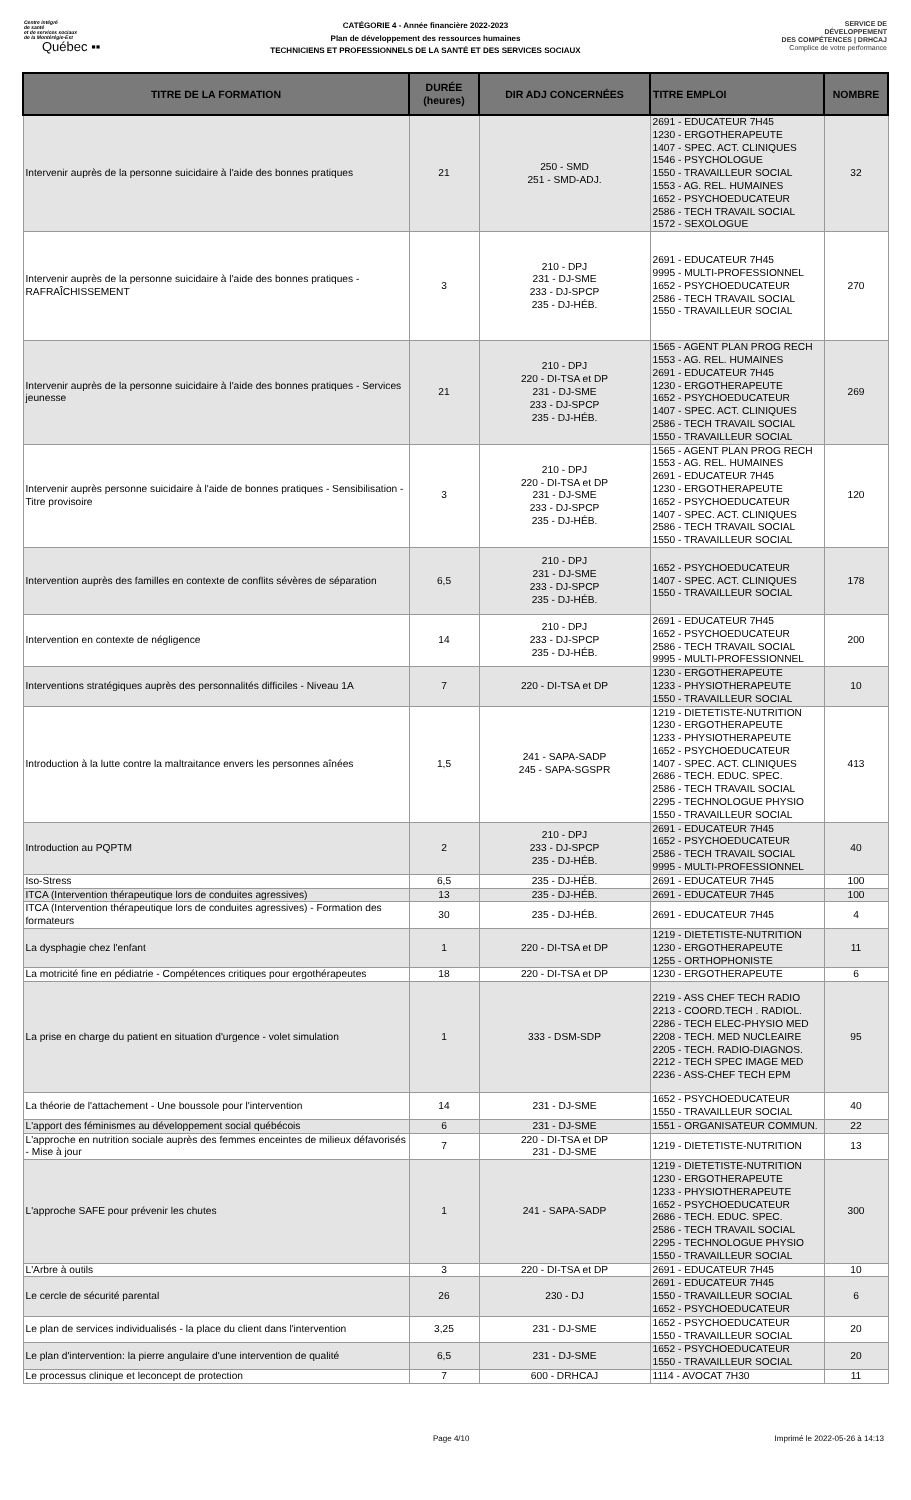Centre intégré
de santé
et de services sociaux
de la Montérégie-Est
Québec ▪▪
CATÉGORIE 4 - Année financière 2022-2023
Plan de développement des ressources humaines
TECHNICIENS ET PROFESSIONNELS DE LA SANTÉ ET DES SERVICES SOCIAUX
SERVICE DE
DÉVELOPPEMENT
DES COMPÉTENCES | DRHCAJ
Complice de votre performance
| TITRE DE LA FORMATION | DURÉE (heures) | DIR ADJ CONCERNÉES | TITRE EMPLOI | NOMBRE |
| --- | --- | --- | --- | --- |
| Intervenir auprès de la personne suicidaire à l'aide des bonnes pratiques | 21 | 250 - SMD 251 - SMD-ADJ. | 2691 - EDUCATEUR 7H45 1230 - ERGOTHERAPEUTE 1407 - SPEC. ACT. CLINIQUES 1546 - PSYCHOLOGUE 1550 - TRAVAILLEUR SOCIAL 1553 - AG. REL. HUMAINES 1652 - PSYCHOEDUCATEUR 2586 - TECH TRAVAIL SOCIAL 1572 - SEXOLOGUE | 32 |
| Intervenir auprès de la personne suicidaire à l'aide des bonnes pratiques - RAFRAÎCHISSEMENT | 3 | 210 - DPJ 231 - DJ-SME 233 - DJ-SPCP 235 - DJ-HÉB. | 2691 - EDUCATEUR 7H45 9995 - MULTI-PROFESSIONNEL 1652 - PSYCHOEDUCATEUR 2586 - TECH TRAVAIL SOCIAL 1550 - TRAVAILLEUR SOCIAL | 270 |
| Intervenir auprès de la personne suicidaire à l'aide des bonnes pratiques - Services jeunesse | 21 | 210 - DPJ 220 - DI-TSA et DP 231 - DJ-SME 233 - DJ-SPCP 235 - DJ-HÉB. | 1565 - AGENT PLAN PROG RECH 1553 - AG. REL. HUMAINES 2691 - EDUCATEUR 7H45 1230 - ERGOTHERAPEUTE 1652 - PSYCHOEDUCATEUR 1407 - SPEC. ACT. CLINIQUES 2586 - TECH TRAVAIL SOCIAL 1550 - TRAVAILLEUR SOCIAL | 269 |
| Intervenir auprès personne suicidaire à l'aide de bonnes pratiques - Sensibilisation - Titre provisoire | 3 | 210 - DPJ 220 - DI-TSA et DP 231 - DJ-SME 233 - DJ-SPCP 235 - DJ-HÉB. | 1565 - AGENT PLAN PROG RECH 1553 - AG. REL. HUMAINES 2691 - EDUCATEUR 7H45 1230 - ERGOTHERAPEUTE 1652 - PSYCHOEDUCATEUR 1407 - SPEC. ACT. CLINIQUES 2586 - TECH TRAVAIL SOCIAL 1550 - TRAVAILLEUR SOCIAL | 120 |
| Intervention auprès des familles en contexte de conflits sévères de séparation | 6,5 | 210 - DPJ 231 - DJ-SME 233 - DJ-SPCP 235 - DJ-HÉB. | 1652 - PSYCHOEDUCATEUR 1407 - SPEC. ACT. CLINIQUES 1550 - TRAVAILLEUR SOCIAL | 178 |
| Intervention en contexte de négligence | 14 | 210 - DPJ 233 - DJ-SPCP 235 - DJ-HÉB. | 2691 - EDUCATEUR 7H45 1652 - PSYCHOEDUCATEUR 2586 - TECH TRAVAIL SOCIAL 9995 - MULTI-PROFESSIONNEL | 200 |
| Interventions stratégiques auprès des personnalités difficiles - Niveau 1A | 7 | 220 - DI-TSA et DP | 1230 - ERGOTHERAPEUTE 1233 - PHYSIOTHERAPEUTE 1550 - TRAVAILLEUR SOCIAL | 10 |
| Introduction à la lutte contre la maltraitance envers les personnes aînées | 1,5 | 241 - SAPA-SADP 245 - SAPA-SGSPR | 1219 - DIETETISTE-NUTRITION 1230 - ERGOTHERAPEUTE 1233 - PHYSIOTHERAPEUTE 1652 - PSYCHOEDUCATEUR 1407 - SPEC. ACT. CLINIQUES 2686 - TECH. EDUC. SPEC. 2586 - TECH TRAVAIL SOCIAL 2295 - TECHNOLOGUE PHYSIO 1550 - TRAVAILLEUR SOCIAL | 413 |
| Introduction au PQPTM | 2 | 210 - DPJ 233 - DJ-SPCP 235 - DJ-HÉB. | 2691 - EDUCATEUR 7H45 1652 - PSYCHOEDUCATEUR 2586 - TECH TRAVAIL SOCIAL 9995 - MULTI-PROFESSIONNEL | 40 |
| Iso-Stress | 6,5 | 235 - DJ-HÉB. | 2691 - EDUCATEUR 7H45 | 100 |
| ITCA (Intervention thérapeutique lors de conduites agressives) | 13 | 235 - DJ-HÉB. | 2691 - EDUCATEUR 7H45 | 100 |
| ITCA (Intervention thérapeutique lors de conduites agressives) - Formation des formateurs | 30 | 235 - DJ-HÉB. | 2691 - EDUCATEUR 7H45 | 4 |
| La dysphagie chez l'enfant | 1 | 220 - DI-TSA et DP | 1219 - DIETETISTE-NUTRITION 1230 - ERGOTHERAPEUTE 1255 - ORTHOPHONISTE | 11 |
| La motricité fine en pédiatrie - Compétences critiques pour ergothérapeutes | 18 | 220 - DI-TSA et DP | 1230 - ERGOTHERAPEUTE | 6 |
| La prise en charge du patient en situation d'urgence - volet simulation | 1 | 333 - DSM-SDP | 2219 - ASS CHEF TECH RADIO 2213 - COORD.TECH . RADIOL. 2286 - TECH ELEC-PHYSIO MED 2208 - TECH. MED NUCLEAIRE 2205 - TECH. RADIO-DIAGNOS. 2212 - TECH SPEC IMAGE MED 2236 - ASS-CHEF TECH EPM | 95 |
| La théorie de l'attachement - Une boussole pour l'intervention | 14 | 231 - DJ-SME | 1652 - PSYCHOEDUCATEUR 1550 - TRAVAILLEUR SOCIAL | 40 |
| L'apport des féminismes au développement social québécois | 6 | 231 - DJ-SME | 1551 - ORGANISATEUR COMMUN. | 22 |
| L'approche en nutrition sociale auprès des femmes enceintes de milieux défavorisés - Mise à jour | 7 | 220 - DI-TSA et DP 231 - DJ-SME | 1219 - DIETETISTE-NUTRITION | 13 |
| L'approche SAFE pour prévenir les chutes | 1 | 241 - SAPA-SADP | 1219 - DIETETISTE-NUTRITION 1230 - ERGOTHERAPEUTE 1233 - PHYSIOTHERAPEUTE 1652 - PSYCHOEDUCATEUR 2686 - TECH. EDUC. SPEC. 2586 - TECH TRAVAIL SOCIAL 2295 - TECHNOLOGUE PHYSIO 1550 - TRAVAILLEUR SOCIAL | 300 |
| L'Arbre à outils | 3 | 220 - DI-TSA et DP | 2691 - EDUCATEUR 7H45 | 10 |
| Le cercle de sécurité parental | 26 | 230 - DJ | 2691 - EDUCATEUR 7H45 1550 - TRAVAILLEUR SOCIAL 1652 - PSYCHOEDUCATEUR | 6 |
| Le plan de services individualisés - la place du client dans l'intervention | 3,25 | 231 - DJ-SME | 1652 - PSYCHOEDUCATEUR 1550 - TRAVAILLEUR SOCIAL | 20 |
| Le plan d'intervention: la pierre angulaire d'une intervention de qualité | 6,5 | 231 - DJ-SME | 1652 - PSYCHOEDUCATEUR 1550 - TRAVAILLEUR SOCIAL | 20 |
| Le processus clinique et leconcept de protection | 7 | 600 - DRHCAJ | 1114 - AVOCAT 7H30 | 11 |
Page 4/10 Imprimé le 2022-05-26 à 14:13